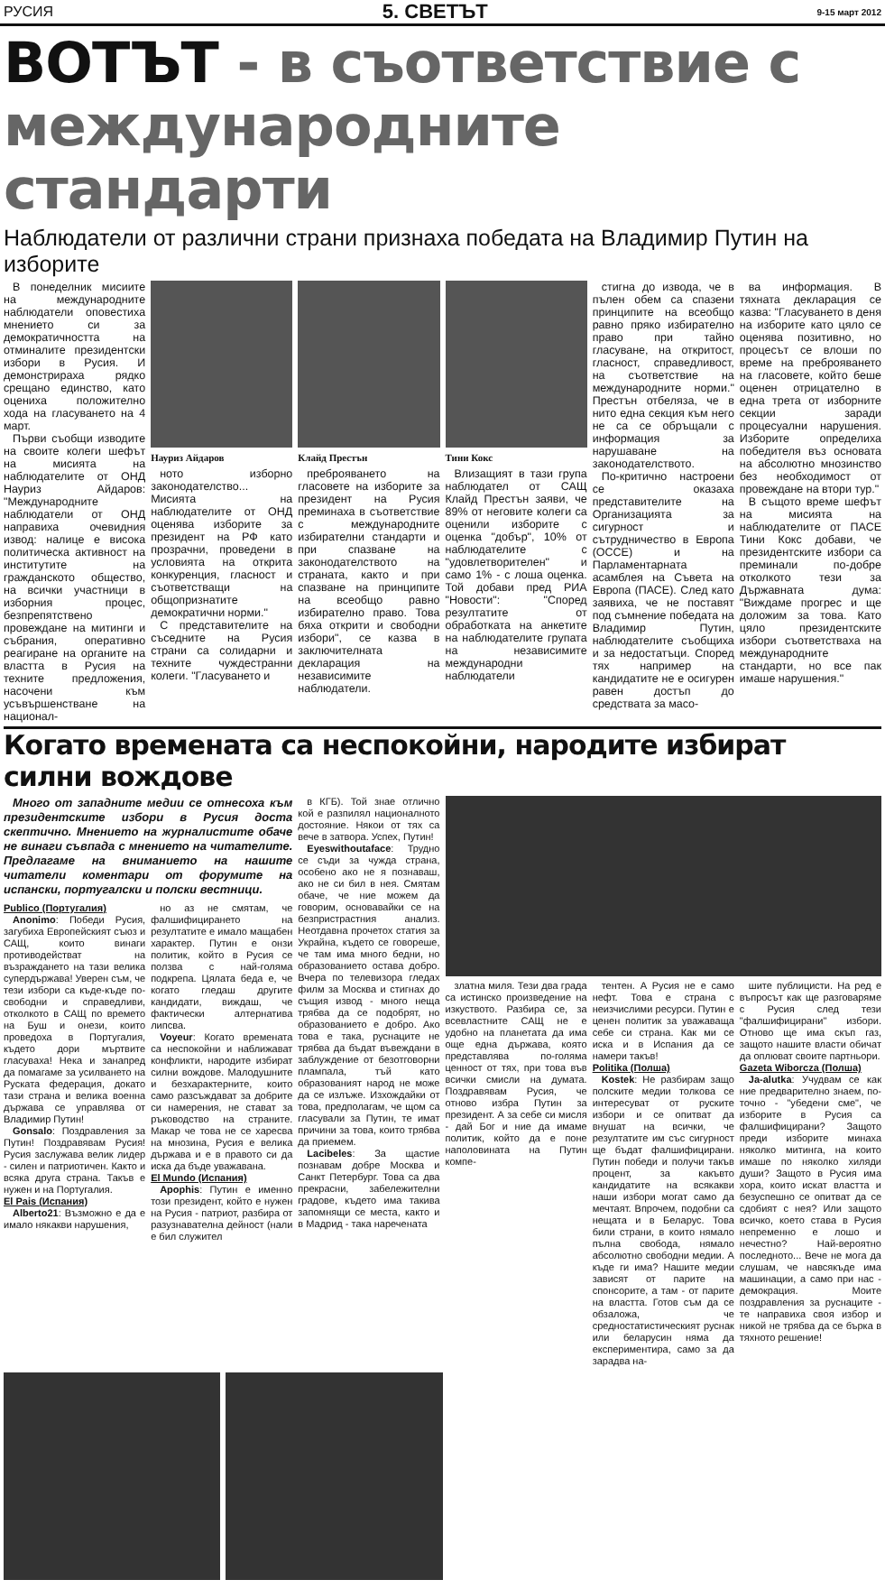РУСИЯ 5. СВЕТЪТ 9-15 март 2012
ВОТЪТ - в съответствие с международните стандарти
Наблюдатели от различни страни признаха победата на Владимир Путин на изборите
В понеделник мисиите на международните наблюдатели оповестиха мнението си за демократичността на отминалите президентски избори в Русия. И демонстрираха рядко срещано единство, като оцениха положително хода на гласуването на 4 март.
Първи съобщи изводите на своите колеги шефът на мисията на наблюдателите от ОНД Науриз Айдаров: "Международните наблюдатели от ОНД направиха очевидния извод: налице е висока политическа активност на институтите на гражданското общество, на всички участници в изборния процес, безпрепятствено провеждане на митинги и събрания, оперативно реагиране на органите на властта в Русия на техните предложения, насочени към усъвършенстване на национал-
Науриз Айдаров
ното изборно законодателство... Мисията на наблюдателите от ОНД оценява изборите за президент на РФ като прозрачни, проведени в условията на открита конкуренция, гласност и съответстващи на общопризнатите демократични норми."
С представителите на съседните на Русия страни са солидарни и техните чуждестранни колеги. "Гласуването и
Клайд Престън
преброяването на гласовете на изборите за президент на Русия преминаха в съответствие с международните избирателни стандарти и при спазване на законодателството на страната, както и при спазване на принципите на всеобщо равно избирателно право. Това бяха открити и свободни избори", се казва в заключителната декларация на независимите наблюдатели.
Тини Кокс
Влизащият в тази група наблюдател от САЩ Клайд Престън заяви, че 89% от неговите колеги са оценили изборите с оценка "добър", 10% от наблюдателите с "удовлетворителен" и само 1% - с лоша оценка. Той добави пред РИА "Новости": "Според резултатите от обработката на анкетите на наблюдателите групата на независимите международни наблюдатели
стигна до извода, че в пълен обем са спазени принципите на всеобщо равно пряко избирателно право при тайно гласуване, на откритост, гласност, справедливост, на съответствие на международните норми." Престън отбеляза, че в нито една секция към него не са се обръщали с информация за нарушаване на законодателството.
По-критично настроени се оказаха представителите на Организацията за сигурност и сътрудничество в Европа (ОССЕ) и на Парламентарната асамблея на Съвета на Европа (ПАСЕ). След като заявиха, че не поставят под съмнение победата на Владимир Путин, наблюдателите съобщиха и за недостатъци. Според тях например на кандидатите не е осигурен равен достъп до средствата за масо-
ва информация. В тяхната декларация се казва: "Гласуването в деня на изборите като цяло се оценява позитивно, но процесът се влоши по време на преброяването на гласовете, който беше оценен отрицателно в една трета от изборните секции заради процесуални нарушения. Изборите определиха победителя въз основата на абсолютно мнозинство без необходимост от провеждане на втори тур."
В същото време шефът на мисията на наблюдателите от ПАСЕ Тини Кокс добави, че президентските избори са преминали по-добре отколкото тези за Държавната дума: "Виждаме прогрес и ще доложим за това. Като цяло президентските избори съответстваха на международните стандарти, но все пак имаше нарушения."
Когато времената са неспокойни, народите избират силни вождове
Много от западните медии се отнесоха към президентските избори в Русия доста скептично. Мнението на журналистите обаче не винаги съвпада с мнението на читателите. Предлагаме на вниманието на нашите читатели коментари от форумите на испански, португалски и полски вестници.
Publico (Португалия)
Anonimo: Победи Русия, загубиха Европейският съюз и САЩ, които винаги противодействат на възраждането на тази велика супердържава! Уверен съм, че тези избори са къде-къде по-свободни и справедливи, отколкото в САЩ по времето на Буш и онези, които проведоха в Португалия, където дори мъртвите гласуваха! Нека и занапред да помагаме за усилването на Руската федерация, докато тази страна и велика военна държава се управлява от Владимир Путин!
Gonsalo: Поздравления за Путин! Поздравявам Русия! Русия заслужава велик лидер - силен и патриотичен. Както и всяка друга страна. Такъв е нужен и на Португалия.
El Pais (Испания)
Alberto21: Възможно е да е имало някакви нарушения,
но аз не смятам, че фалшифицирането на резултатите е имало мащабен характер. Путин е онзи политик, който в Русия се ползва с най-голяма подкрепа. Цялата беда е, че когато гледаш другите кандидати, виждаш, че фактически алтернатива липсва.
Voyeur: Когато времената са неспокойни и наближават конфликти, народите избират силни вождове. Малодушните и безхарактерните, които само разсъждават за добрите си намерения, не стават за ръководство на страните. Макар че това не се харесва на мнозина, Русия е велика държава и е в правото си да иска да бъде уважавана.
El Mundo (Испания)
Apophis: Путин е именно този президент, който е нужен на Русия - патриот, разбира от разузнавателна дейност (нали е бил служител
в КГБ). Той знае отлично кой е разпилял националното достояние. Някои от тях са вече в затвора. Успех, Путин!
Eyeswithoutaface: Трудно се съди за чужда страна, особено ако не я познаваш, ако не си бил в нея. Смятам обаче, че ние можем да говорим, основавайки се на безпристрастния анализ. Неотдавна прочетох статия за Украйна, където се говореше, че там има много бедни, но образованието остава добро. Вчера по телевизора гледах филм за Москва и стигнах до същия извод - много неща трябва да се подобрят, но образованието е добро. Ако това е така, руснаците не трябва да бъдат въвеждани в заблуждение от безотговорни плампала, тъй като образованият народ не може да се излъже. Изхождайки от това, предполагам, че щом са гласували за Путин, те имат причини за това, които трябва да приемем.
Lacibeles: За щастие познавам добре Москва и Санкт Петербург. Това са два прекрасни, забележителни градове, където има такива запомнящи се места, както и в Мадрид - така наречената
златна миля. Тези два града са истинско произведение на изкуството. Разбира се, за всевластните САЩ не е удобно на планетата да има още една държава, която представлява по-голяма ценност от тях, при това във всички смисли на думата. Поздравявам Русия, че отново избра Путин за президент. А за себе си мисля - дай Бог и ние да имаме политик, който да е поне наполовината на Путин компе-
тентен. А Русия не е само нефт. Това е страна с неизчислими ресурси. Путин е ценен политик за уважаваща себе си страна. Как ми се иска и в Испания да се намери такъв!
Politika (Полша)
Kostek: Не разбирам защо полските медии толкова се интересуват от руските избори и се опитват да внушат на всички, че резултатите им със сигурност ще бъдат фалшифицирани. Путин победи и получи такъв процент, за какъвто кандидатите на всякакви наши избори могат само да мечтаят. Впрочем, подобни са нещата и в Беларус. Това били страни, в които нямало пълна свобода, нямало абсолютно свободни медии. А къде ги има? Нашите медии зависят от парите на спонсорите, а там - от парите на властта. Готов съм да се обзаложа, че средностатистическият руснак или беларусин няма да експериментира, само за да зарадва на-
шите публицисти. На ред е въпросът как ще разговаряме с Русия след тези "фалшифицирани" избори. Отново ще има скъп газ, защото нашите власти обичат да оплюват своите партньори.
Gazeta Wiborcza (Полша)
Ja-alutka: Учудвам се как ние предварително знаем, по-точно - "убедени сме", че изборите в Русия са фалшифицирани? Защото преди изборите минаха няколко митинга, на които имаше по няколко хиляди души? Защото в Русия има хора, които искат властта и безуспешно се опитват да се сдобият с нея? Или защото всичко, което става в Русия непременно е лошо и нечестно? Най-вероятно последното... Вече не мога да слушам, че навсякъде има машинации, а само при нас - демокрация. Моите поздравления за руснаците - те направиха своя избор и никой не трябва да се бърка в тяхното решение!